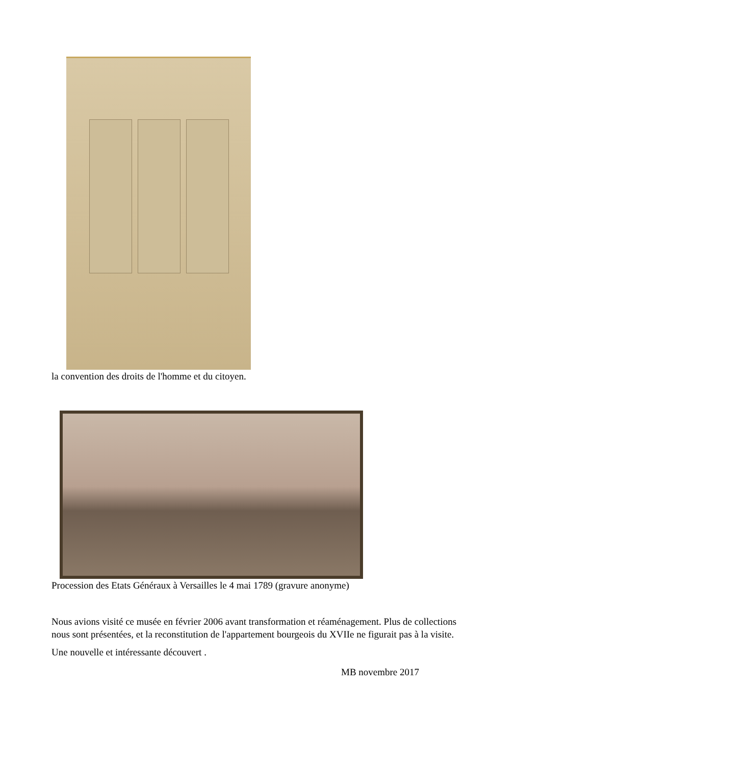la convention des droits de l'homme et du citoyen.
Procession des Etats Généraux à Versailles le 4 mai 1789 (gravure anonyme)
Nous avions visité ce musée en février 2006 avant transformation et réaménagement. Plus de collections nous sont présentées, et la reconstitution de l'appartement bourgeois du XVIIe ne figurait pas à la visite.
Une nouvelle et intéressante découvert .
MB novembre 2017